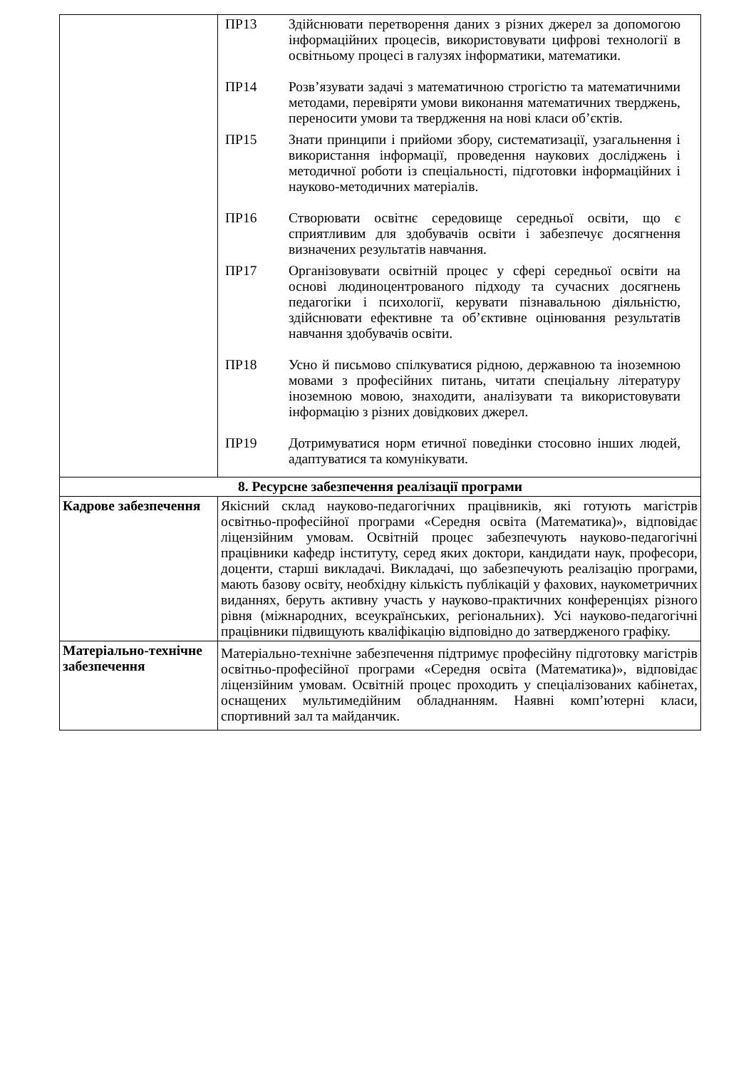| | ПР13 Здійснювати перетворення даних з різних джерел за допомогою інформаційних процесів, використовувати цифрові технології в освітньому процесі в галузях інформатики, математики. ПР14 Розв’язувати задачі з математичною строгістю та математичними методами, перевіряти умови виконання математичних тверджень, переносити умови та твердження на нові класи об’єктів. ПР15 Знати принципи і прийоми збору, систематизації, узагаль­нення і використання інформації, проведення наукових досліджень і методичної роботи із спеціальності, підгото­вки інформаційних і науково-методичних матеріалів. ПР16 Створювати освітнє середовище середньої освіти, що є сприятливим для здобувачів освіти і забезпечує досягнення визначених результатів навчання. ПР17 Організовувати освітній процес у сфері середньої освіти на основі людиноцентрованого підходу та сучасних досягнень педагогіки і психології, керувати пізнавальною діяльністю, здійснювати ефективне та об’єктивне оцінювання результатів навчання здобувачів освіти. ПР18 Усно й письмово спілкуватися рідною, державною та іноземною мовами з професійних питань, читати спеціальну літературу іноземною мовою, знаходити, аналізувати та використовувати інформацію з різних довідкових джерел. ПР19 Дотримуватися норм етичної поведінки стосовно інших людей, адаптуватися та комунікувати. |
| 8. Ресурсне забезпечення реалізації програми | |
| Кадрове забезпечення | Якісний склад науково-педагогічних працівників, які готують магістрів освітньо-професійної програми «Середня освіта (Математика)», відповідає ліцензійним умовам. Освітній процес забезпечують науково-педагогічні працівники кафедр інституту, серед яких доктори, кандидати наук, професори, доценти, старші викладачі. Викладачі, що забезпечують реалізацію програми, мають базову освіту, необхідну кількість публікацій у фахових, наукометричних виданнях, беруть активну участь у науково-практичних конференціях різного рівня (міжнародних, всеукраїнських, регіональних). Усі науково-педагогічні працівники підвищують кваліфікацію відповідно до затвердженого графіку. |
| Матеріально-технічне забезпечення | Матеріально-технічне забезпечення підтримує професійну підготовку магістрів освітньо-професійної програми «Середня освіта (Математика)», відповідає ліцензійним умовам. Освітній процес проходить у спеціалізованих кабінетах, оснащених мультимедійним обладнанням. Наявні комп’ютерні класи, спортивний зал та майданчик. |